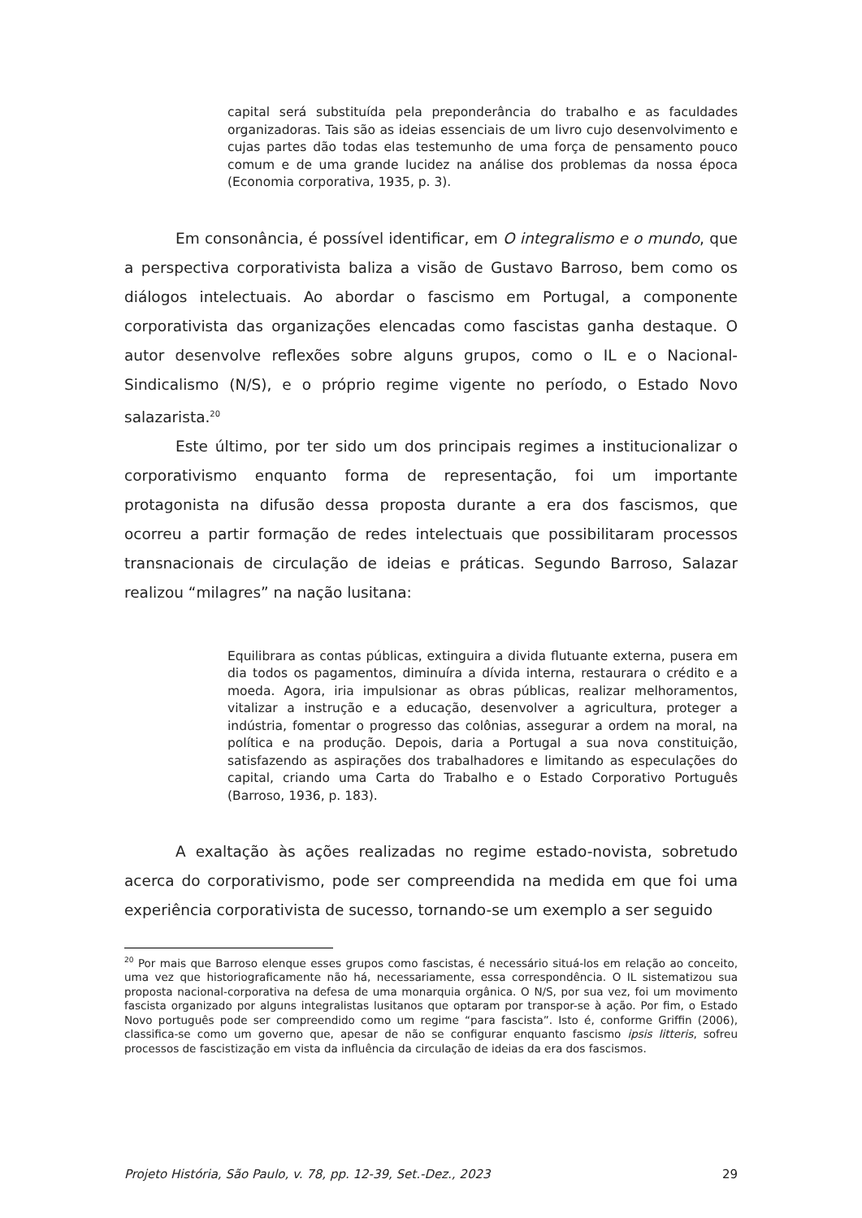capital será substituída pela preponderância do trabalho e as faculdades organizadoras. Tais são as ideias essenciais de um livro cujo desenvolvimento e cujas partes dão todas elas testemunho de uma força de pensamento pouco comum e de uma grande lucidez na análise dos problemas da nossa época (Economia corporativa, 1935, p. 3).
Em consonância, é possível identificar, em O integralismo e o mundo, que a perspectiva corporativista baliza a visão de Gustavo Barroso, bem como os diálogos intelectuais. Ao abordar o fascismo em Portugal, a componente corporativista das organizações elencadas como fascistas ganha destaque. O autor desenvolve reflexões sobre alguns grupos, como o IL e o Nacional-Sindicalismo (N/S), e o próprio regime vigente no período, o Estado Novo salazarista.<sup>20</sup>
Este último, por ter sido um dos principais regimes a institucionalizar o corporativismo enquanto forma de representação, foi um importante protagonista na difusão dessa proposta durante a era dos fascismos, que ocorreu a partir formação de redes intelectuais que possibilitaram processos transnacionais de circulação de ideias e práticas. Segundo Barroso, Salazar realizou “milagres” na nação lusitana:
Equilibrara as contas públicas, extinguira a divida flutuante externa, pusera em dia todos os pagamentos, diminuíra a dívida interna, restaurara o crédito e a moeda. Agora, iria impulsionar as obras públicas, realizar melhoramentos, vitalizar a instrução e a educação, desenvolver a agricultura, proteger a indústria, fomentar o progresso das colônias, assegurar a ordem na moral, na política e na produção. Depois, daria a Portugal a sua nova constituição, satisfazendo as aspirações dos trabalhadores e limitando as especulações do capital, criando uma Carta do Trabalho e o Estado Corporativo Português (Barroso, 1936, p. 183).
A exaltação às ações realizadas no regime estado-novista, sobretudo acerca do corporativismo, pode ser compreendida na medida em que foi uma experiência corporativista de sucesso, tornando-se um exemplo a ser seguido
<sup>20</sup> Por mais que Barroso elenque esses grupos como fascistas, é necessário situá-los em relação ao conceito, uma vez que historiograficamente não há, necessariamente, essa correspondência. O IL sistematizou sua proposta nacional-corporativa na defesa de uma monarquia orgânica. O N/S, por sua vez, foi um movimento fascista organizado por alguns integralistas lusitanos que optaram por transpor-se à ação. Por fim, o Estado Novo português pode ser compreendido como um regime “para fascista”. Isto é, conforme Griffin (2006), classifica-se como um governo que, apesar de não se configurar enquanto fascismo ipsis litteris, sofreu processos de fascistização em vista da influência da circulação de ideias da era dos fascismos.
Projeto História, São Paulo, v. 78, pp. 12-39, Set.-Dez., 2023 29